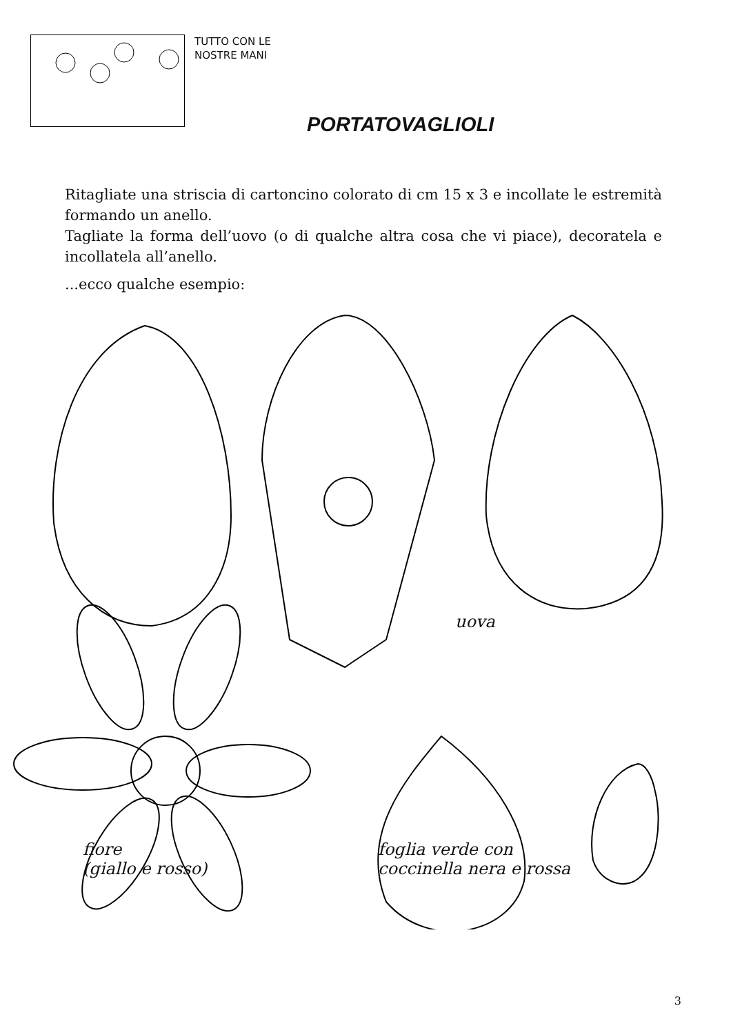TUTTO CON LE
NOSTRE MANI
PORTATOVAGLIOLI
Ritagliate una striscia di cartoncino colorato di cm 15 x 3 e incollate le estremità formando un anello.
Tagliate la forma dell’uovo (o di qualche altra cosa che vi piace), decoratela e incollatela all’anello.
...ecco qualche esempio:
uova
fiore
(giallo e rosso)
foglia verde con
coccinella nera e rossa
3